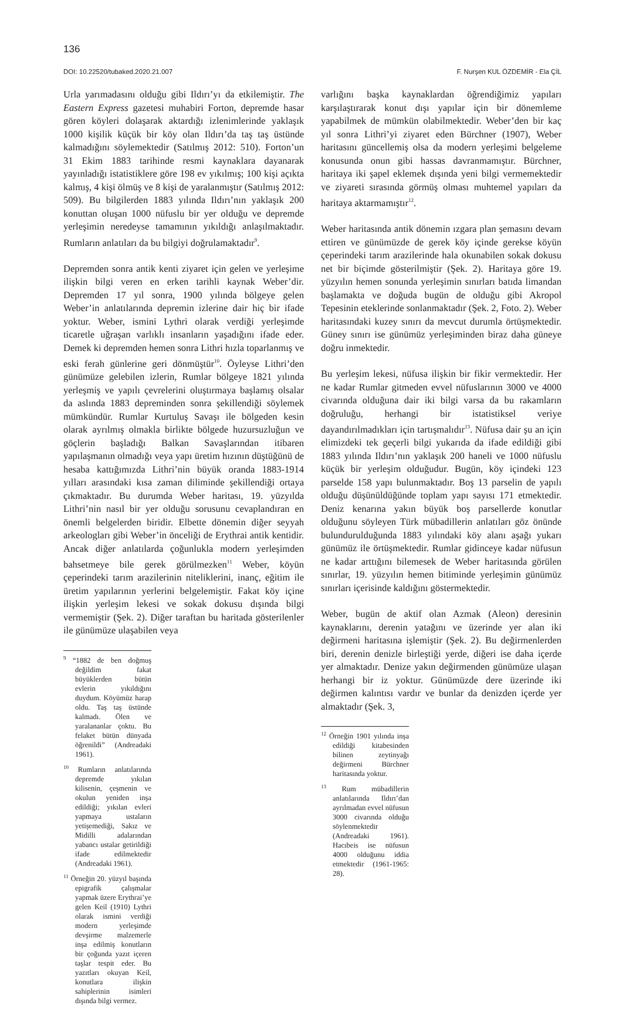136
DOI: 10.22520/tubaked.2020.21.007 F. Nurşen KUL ÖZDEMİR - Ela ÇİL
Urla yarımadasını olduğu gibi Ildırı’yı da etkilemiştir. The Eastern Express gazetesi muhabiri Forton, depremde hasar gören köyleri dolaşarak aktardığı izlenimlerinde yaklaşık 1000 kişilik küçük bir köy olan Ildırı’da taş taş üstünde kalmadığını söylemektedir (Satılmış 2012: 510). Forton’un 31 Ekim 1883 tarihinde resmi kaynaklara dayanarak yayınladığı istatistiklere göre 198 ev yıkılmış; 100 kişi açıkta kalmış, 4 kişi ölmüş ve 8 kişi de yaralanmıştır (Satılmış 2012: 509). Bu bilgilerden 1883 yılında Ildırı’nın yaklaşık 200 konuttan oluşan 1000 nüfuslu bir yer olduğu ve depremde yerleşimin neredeyse tamamının yıkıldığı anlaşılmaktadır. Rumların anlatıları da bu bilgiyi doğrulamaktadır<sup>9</sup>.
Depremden sonra antik kenti ziyaret için gelen ve yerleşime ilişkin bilgi veren en erken tarihli kaynak Weber’dir. Depremden 17 yıl sonra, 1900 yılında bölgeye gelen Weber’in anlatılarında depremin izlerine dair hiç bir ifade yoktur. Weber, ismini Lythri olarak verdiği yerleşimde ticaretle uğraşan varlıklı insanların yaşadığını ifade eder. Demek ki depremden hemen sonra Lithri hızla toparlanmış ve eski ferah günlerine geri dönmüştür<sup>10</sup>. Öyleyse Lithri’den günümüze gelebilen izlerin, Rumlar bölgeye 1821 yılında yerleşmiş ve yapılı çevrelerini oluştırmaya başlamış olsalar da aslında 1883 depreminden sonra şekillendiği söylemek mümkündür. Rumlar Kurtuluş Savaşı ile bölgeden kesin olarak ayrılmış olmakla birlikte bölgede huzursuzluğun ve göçlerin başladığı Balkan Savaşlarından itibaren yapılaşmanın olmadığı veya yapı üretim hızının düştüğünü de hesaba kattığımızda Lithri’nin büyük oranda 1883-1914 yılları arasındaki kısa zaman diliminde şekillendiği ortaya çıkmaktadır. Bu durumda Weber haritası, 19. yüzyılda Lithri’nin nasıl bir yer olduğu sorusunu cevaplandıran en önemli belgelerden biridir. Elbette dönemin diğer seyyah arkeologları gibi Weber’in önceliği de Erythrai antik kentidir. Ancak diğer anlatılarda çoğunlukla modern yerleşimden bahsetmeye bile gerek görülmezken<sup>11</sup> Weber, köyün çeperindeki tarım arazilerinin niteliklerini, inanç, eğitim ile üretim yapılarının yerlerini belgelemiştir. Fakat köy içine ilişkin yerleşim lekesi ve sokak dokusu dışında bilgi vermemiştir (Şek. 2). Diğer taraftan bu haritada gösterilenler ile günümüze ulaşabilen veya
<sup>9</sup> “1882 de ben doğmuş değildim fakat büyüklerden bütün evlerin yıkıldığını duydum. Köyümüz harap oldu. Taş taş üstünde kalmadı. Ölen ve yaralananlar çoktu. Bu felaket bütün dünyada öğrenildi” (Andreadaki 1961).
<sup>10</sup> Rumların anlatılarında depremde yıkılan kilisenin, çeşmenin ve okulun yeniden inşa edildiği; yıkılan evleri yapmaya ustaların yetişemediği, Sakız ve Midilli adalarından yabancı ustalar getirildiği ifade edilmektedir (Andreadaki 1961).
<sup>11</sup> Örneğin 20. yüzyıl başında epigrafik çalışmalar yapmak üzere Erythrai’ye gelen Keil (1910) Lythri olarak ismini verdiği modern yerleşimde devşirme malzemerle inşa edilmiş konutların bir çoğunda yazıt içeren taşlar tespit eder. Bu yazıtları okuyan Keil, konutlara ilişkin sahiplerinin isimleri dışında bilgi vermez.
varlığını başka kaynaklardan öğrendiğimiz yapıları karşılaştırarak konut dışı yapılar için bir dönemleme yapabilmek de mümkün olabilmektedir. Weber’den bir kaç yıl sonra Lithri’yi ziyaret eden Bürchner (1907), Weber haritasını güncellemiş olsa da modern yerleşimi belgeleme konusunda onun gibi hassas davranmamıştır. Bürchner, haritaya iki şapel eklemek dışında yeni bilgi vermemektedir ve ziyareti sırasında görmüş olması muhtemel yapıları da haritaya aktarmamıştır<sup>12</sup>.
Weber haritasında antik dönemin ızgara plan şemasını devam ettiren ve günümüzde de gerek köy içinde gerekse köyün çeperindeki tarım arazilerinde hala okunabilen sokak dokusu net bir biçimde gösterilmiştir (Şek. 2). Haritaya göre 19. yüzyılın hemen sonunda yerleşimin sınırları batıda limandan başlamakta ve doğuda bugün de olduğu gibi Akropol Tepesinin eteklerinde sonlanmaktadır (Şek. 2, Foto. 2). Weber haritasındaki kuzey sınırı da mevcut durumla örtüşmektedir. Güney sınırı ise günümüz yerleşiminden biraz daha güneye doğru inmektedir.
Bu yerleşim lekesi, nüfusa ilişkin bir fikir vermektedir. Her ne kadar Rumlar gitmeden evvel nüfuslarının 3000 ve 4000 civarında olduğuna dair iki bilgi varsa da bu rakamların doğruluğu, herhangi bir istatistiksel veriye dayandırılmadıkları için tartışmalıdır<sup>13</sup>. Nüfusa dair şu an için elimizdeki tek geçerli bilgi yukarıda da ifade edildiği gibi 1883 yılında Ildırı’nın yaklaşık 200 haneli ve 1000 nüfuslu küçük bir yerleşim olduğudur. Bugün, köy içindeki 123 parselde 158 yapı bulunmaktadır. Boş 13 parselin de yapılı olduğu düşünüldüğünde toplam yapı sayısı 171 etmektedir. Deniz kenarına yakın büyük boş parsellerde konutlar olduğunu söyleyen Türk mübadillerin anlatıları göz önünde bulundurulduğunda 1883 yılındaki köy alanı aşağı yukarı günümüz ile örtüşmektedir. Rumlar gidinceye kadar nüfusun ne kadar arttığını bilemesek de Weber haritasında görülen sınırlar, 19. yüzyılın hemen bitiminde yerleşimin günümüz sınırları içerisinde kaldığını göstermektedir.
Weber, bugün de aktif olan Azmak (Aleon) deresinin kaynaklarını, derenin yatağını ve üzerinde yer alan iki değirmeni haritasına işlemiştir (Şek. 2). Bu değirmenlerden biri, derenin denizle birleştiği yerde, diğeri ise daha içerde yer almaktadır. Denize yakın değirmenden günümüze ulaşan herhangi bir iz yoktur. Günümüzde dere üzerinde iki değirmen kalıntısı vardır ve bunlar da denizden içerde yer almaktadır (Şek. 3,
<sup>12</sup> Örneğin 1901 yılında inşa edildiği kitabesinden bilinen zeytinyağı değirmeni Bürchner haritasında yoktur.
<sup>13</sup> Rum mübadillerin anlatılarında Ildırı’dan ayrılmadan evvel nüfusun 3000 civarında olduğu söylenmektedir (Andreadaki 1961). Hacıbeis ise nüfusun 4000 olduğunu iddia etmektedir (1961-1965: 28).